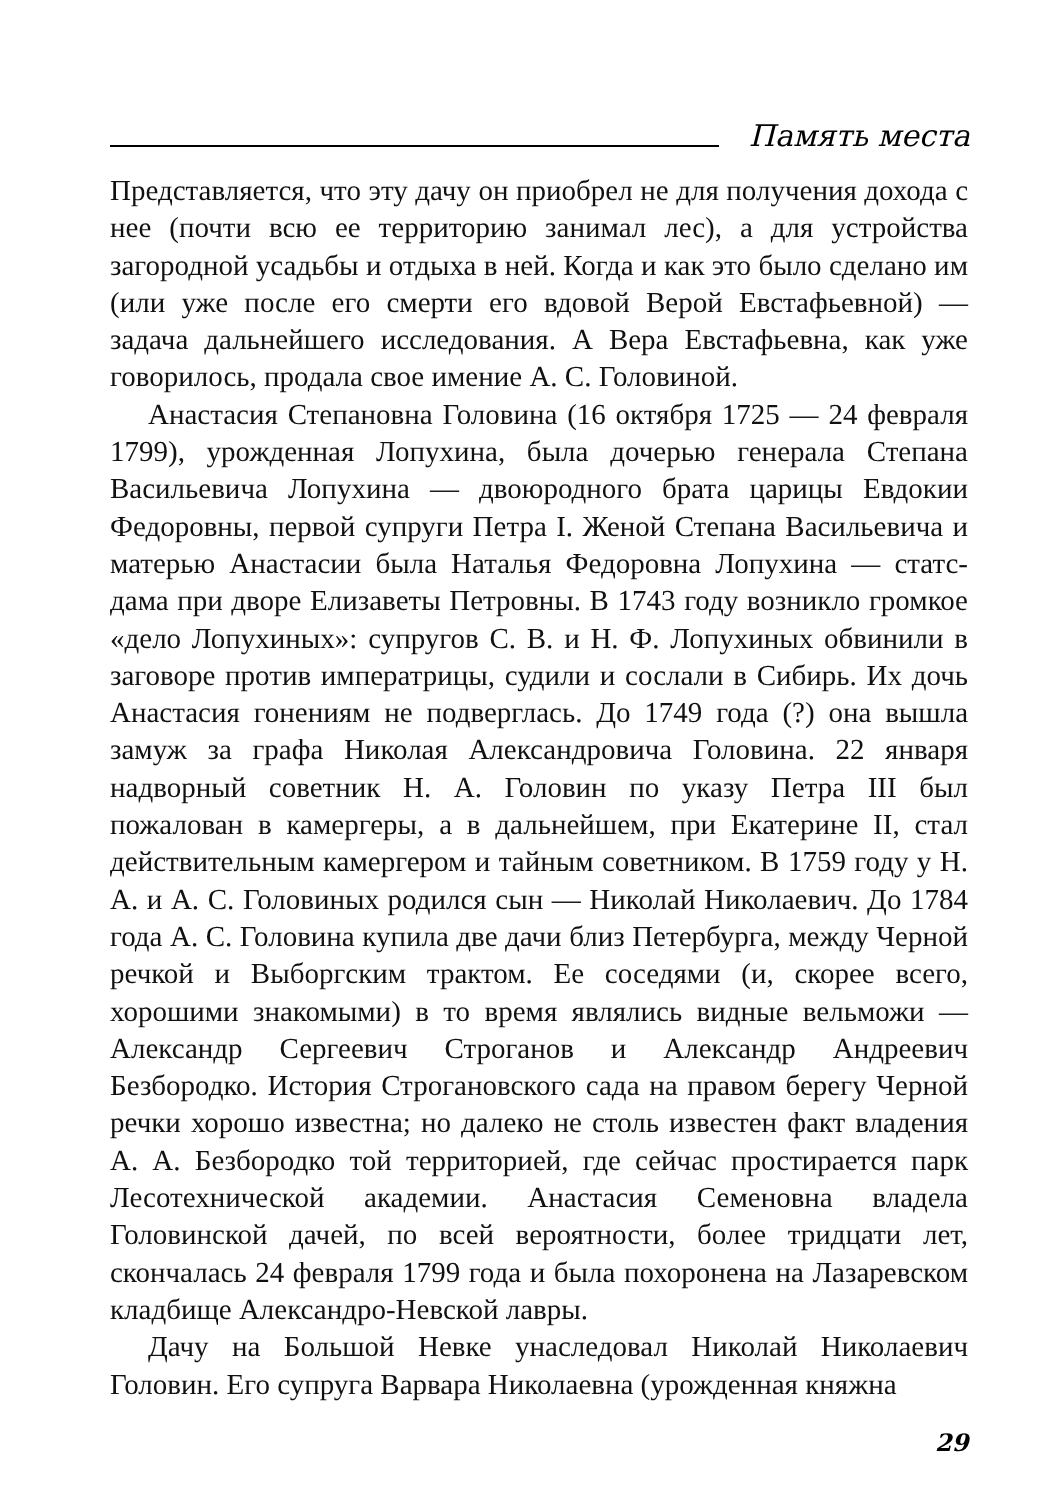Память места
Представляется, что эту дачу он приобрел не для получения дохода с нее (почти всю ее территорию занимал лес), а для устройства загородной усадьбы и отдыха в ней. Когда и как это было сделано им (или уже после его смерти его вдовой Верой Евстафьевной) — задача дальнейшего исследования. А Вера Евстафьевна, как уже говорилось, продала свое имение А. С. Головиной.
Анастасия Степановна Головина (16 октября 1725 — 24 февраля 1799), урожденная Лопухина, была дочерью генерала Степана Васильевича Лопухина — двоюродного брата царицы Евдокии Федоровны, первой супруги Петра I. Женой Степана Васильевича и матерью Анастасии была Наталья Федоровна Лопухина — статс-дама при дворе Елизаветы Петровны. В 1743 году возникло громкое «дело Лопухиных»: супругов С. В. и Н. Ф. Лопухиных обвинили в заговоре против императрицы, судили и сослали в Сибирь. Их дочь Анастасия гонениям не подверглась. До 1749 года (?) она вышла замуж за графа Николая Александровича Головина. 22 января надворный советник Н. А. Головин по указу Петра III был пожалован в камергеры, а в дальнейшем, при Екатерине II, стал действительным камергером и тайным советником. В 1759 году у Н. А. и А. С. Головиных родился сын — Николай Николаевич. До 1784 года А. С. Головина купила две дачи близ Петербурга, между Черной речкой и Выборгским трактом. Ее соседями (и, скорее всего, хорошими знакомыми) в то время являлись видные вельможи — Александр Сергеевич Строганов и Александр Андреевич Безбородко. История Строгановского сада на правом берегу Черной речки хорошо известна; но далеко не столь известен факт владения А. А. Безбородко той территорией, где сейчас простирается парк Лесотехнической академии. Анастасия Семеновна владела Головинской дачей, по всей вероятности, более тридцати лет, скончалась 24 февраля 1799 года и была похоронена на Лазаревском кладбище Александро-Невской лавры.
Дачу на Большой Невке унаследовал Николай Николаевич Головин. Его супруга Варвара Николаевна (урожденная княжна
29